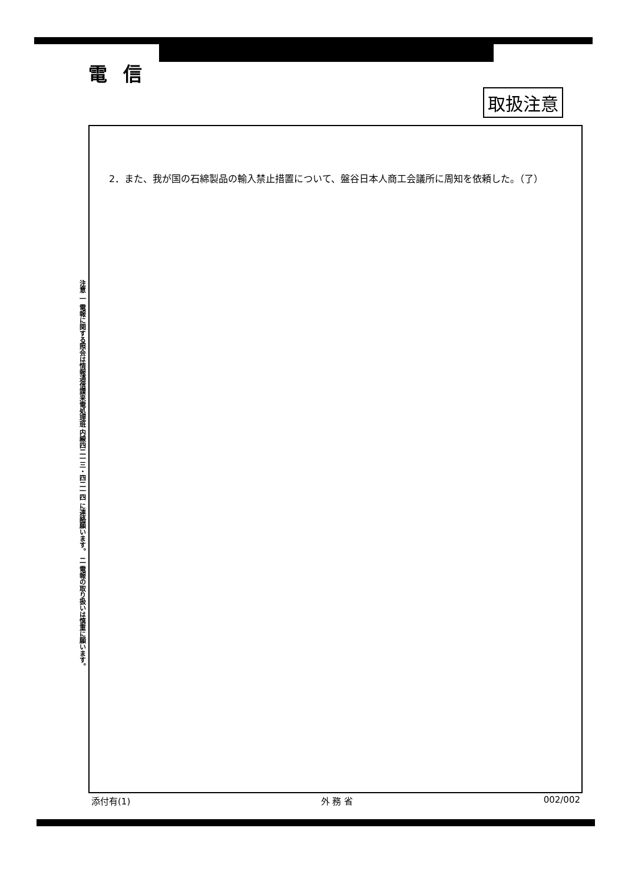電 信
取扱注意
2．また、我が国の石綿製品の輸入禁止措置について、盤谷日本人商工会議所に周知を依頼した。（了）
注意 一 電報に関する照会は情報通信課来電処理班 内線四二一三・四二一四 に連絡願います。 二 電報の取り扱いは慎重に願います。
添付有(1) 外 務 省 002/002